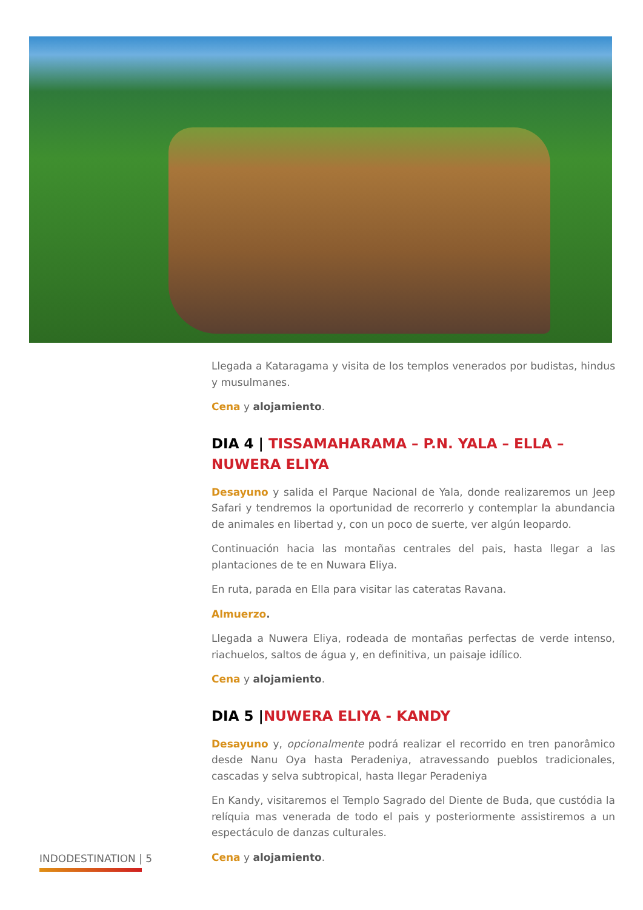Llegada a Kataragama y visita de los templos venerados por budistas, hindus y musulmanes.
Cena y alojamiento.
DIA 4 | TISSAMAHARAMA – P.N. YALA – ELLA – NUWERA ELIYA
Desayuno y salida el Parque Nacional de Yala, donde realizaremos un Jeep Safari y tendremos la oportunidad de recorrerlo y contemplar la abundancia de animales en libertad y, con un poco de suerte, ver algún leopardo.
Continuación hacia las montañas centrales del pais, hasta llegar a las plantaciones de te en Nuwara Eliya.
En ruta, parada en Ella para visitar las cateratas Ravana.
Almuerzo.
Llegada a Nuwera Eliya, rodeada de montañas perfectas de verde intenso, riachuelos, saltos de água y, en definitiva, un paisaje idílico.
Cena y alojamiento.
DIA 5 |NUWERA ELIYA - KANDY
Desayuno y, opcionalmente podrá realizar el recorrido en tren panorâmico desde Nanu Oya hasta Peradeniya, atravessando pueblos tradicionales, cascadas y selva subtropical, hasta llegar Peradeniya
En Kandy, visitaremos el Templo Sagrado del Diente de Buda, que custódia la relíquia mas venerada de todo el pais y posteriormente assistiremos a un espectáculo de danzas culturales.
Cena y alojamiento.
INDODESTINATION | 5